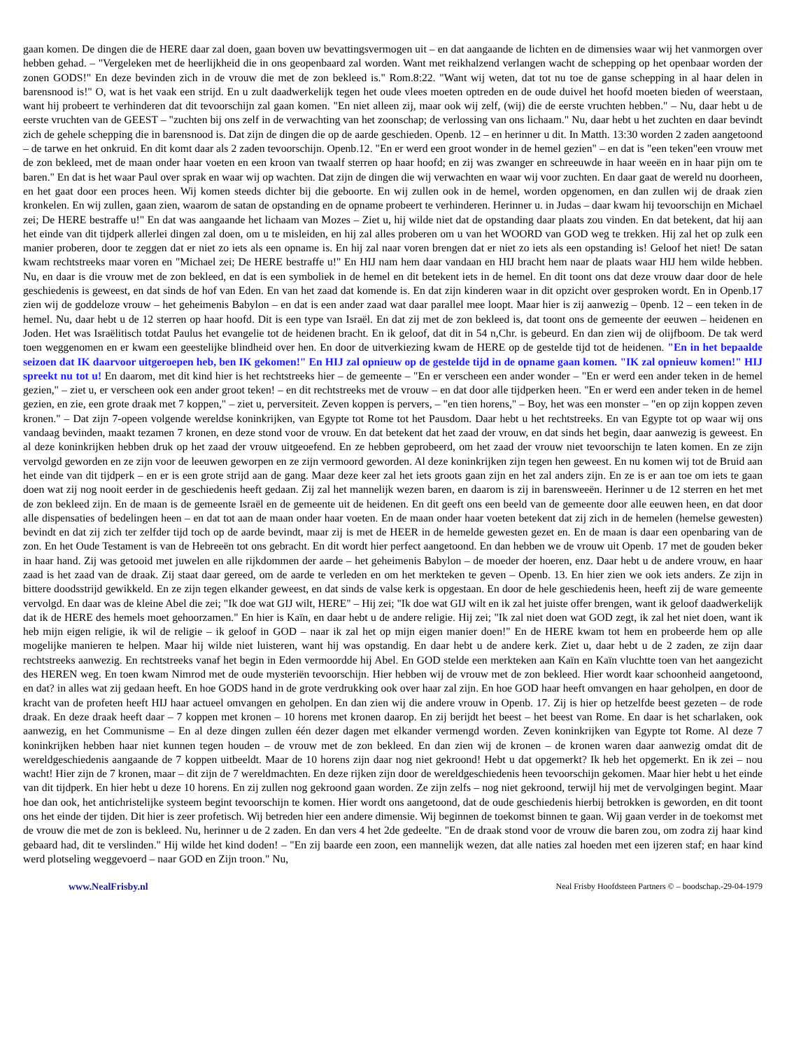gaan komen. De dingen die de HERE daar zal doen, gaan boven uw bevattingsvermogen uit – en dat aangaande de lichten en de dimensies waar wij het vanmorgen over hebben gehad. – "Vergeleken met de heerlijkheid die in ons geopenbaard zal worden. Want met reikhalzend verlangen wacht de schepping op het openbaar worden der zonen GODS!" En deze bevinden zich in de vrouw die met de zon bekleed is." Rom.8:22. "Want wij weten, dat tot nu toe de ganse schepping in al haar delen in barensnood is!" O, wat is het vaak een strijd. En u zult daadwerkelijk tegen het oude vlees moeten optreden en de oude duivel het hoofd moeten bieden of weerstaan, want hij probeert te verhinderen dat dit tevoorschijn zal gaan komen. "En niet alleen zij, maar ook wij zelf, (wij) die de eerste vruchten hebben." – Nu, daar hebt u de eerste vruchten van de GEEST – "zuchten bij ons zelf in de verwachting van het zoonschap; de verlossing van ons lichaam." Nu, daar hebt u het zuchten en daar bevindt zich de gehele schepping die in barensnood is. Dat zijn de dingen die op de aarde geschieden. Openb. 12 – en herinner u dit. In Matth. 13:30 worden 2 zaden aangetoond – de tarwe en het onkruid. En dit komt daar als 2 zaden tevoorschijn. Openb.12. "En er werd een groot wonder in de hemel gezien" – en dat is "een teken"een vrouw met de zon bekleed, met de maan onder haar voeten en een kroon van twaalf sterren op haar hoofd; en zij was zwanger en schreeuwde in haar weeën en in haar pijn om te baren." En dat is het waar Paul over sprak en waar wij op wachten. Dat zijn de dingen die wij verwachten en waar wij voor zuchten. En daar gaat de wereld nu doorheen, en het gaat door een proces heen. Wij komen steeds dichter bij die geboorte. En wij zullen ook in de hemel, worden opgenomen, en dan zullen wij de draak zien kronkelen. En wij zullen, gaan zien, waarom de satan de opstanding en de opname probeert te verhinderen. Herinner u. in Judas – daar kwam hij tevoorschijn en Michael zei; De HERE bestraffe u!" En dat was aangaande het lichaam van Mozes – Ziet u, hij wilde niet dat de opstanding daar plaats zou vinden. En dat betekent, dat hij aan het einde van dit tijdperk allerlei dingen zal doen, om u te misleiden, en hij zal alles proberen om u van het WOORD van GOD weg te trekken. Hij zal het op zulk een manier proberen, door te zeggen dat er niet zo iets als een opname is. En hij zal naar voren brengen dat er niet zo iets als een opstanding is! Geloof het niet! De satan kwam rechtstreeks maar voren en "Michael zei; De HERE bestraffe u!" En HIJ nam hem daar vandaan en HIJ bracht hem naar de plaats waar HIJ hem wilde hebben. Nu, en daar is die vrouw met de zon bekleed, en dat is een symboliek in de hemel en dit betekent iets in de hemel. En dit toont ons dat deze vrouw daar door de hele geschiedenis is geweest, en dat sinds de hof van Eden. En van het zaad dat komende is. En dat zijn kinderen waar in dit opzicht over gesproken wordt. En in Openb.17 zien wij de goddeloze vrouw – het geheimenis Babylon – en dat is een ander zaad wat daar parallel mee loopt. Maar hier is zij aanwezig – 0penb. 12 – een teken in de hemel. Nu, daar hebt u de 12 sterren op haar hoofd. Dit is een type van Israël. En dat zij met de zon bekleed is, dat toont ons de gemeente der eeuwen – heidenen en Joden. Het was Israëlitisch totdat Paulus het evangelie tot de heidenen bracht. En ik geloof, dat dit in 54 n,Chr. is gebeurd. En dan zien wij de olijfboom. De tak werd toen weggenomen en er kwam een geestelijke blindheid over hen. En door de uitverkiezing kwam de HERE op de gestelde tijd tot de heidenen. "En in het bepaalde seizoen dat IK daarvoor uitgeroepen heb, ben IK gekomen!" En HIJ zal opnieuw op de gestelde tijd in de opname gaan komen. "IK zal opnieuw komen!" HIJ spreekt nu tot u! En daarom, met dit kind hier is het rechtstreeks hier – de gemeente – "En er verscheen een ander wonder – "En er werd een ander teken in de hemel gezien," – ziet u, er verscheen ook een ander groot teken! – en dit rechtstreeks met de vrouw – en dat door alle tijdperken heen. "En er werd een ander teken in de hemel gezien, en zie, een grote draak met 7 koppen," – ziet u, perversiteit. Zeven koppen is pervers, – "en tien horens," – Boy, het was een monster – "en op zijn koppen zeven kronen." – Dat zijn 7-opeen volgende wereldse koninkrijken, van Egypte tot Rome tot het Pausdom. Daar hebt u het rechtstreeks. En van Egypte tot op waar wij ons vandaag bevinden, maakt tezamen 7 kronen, en deze stond voor de vrouw. En dat betekent dat het zaad der vrouw, en dat sinds het begin, daar aanwezig is geweest. En al deze koninkrijken hebben druk op het zaad der vrouw uitgeoefend. En ze hebben geprobeerd, om het zaad der vrouw niet tevoorschijn te laten komen. En ze zijn vervolgd geworden en ze zijn voor de leeuwen geworpen en ze zijn vermoord geworden. Al deze koninkrijken zijn tegen hen geweest. En nu komen wij tot de Bruid aan het einde van dit tijdperk – en er is een grote strijd aan de gang. Maar deze keer zal het iets groots gaan zijn en het zal anders zijn. En ze is er aan toe om iets te gaan doen wat zij nog nooit eerder in de geschiedenis heeft gedaan. Zij zal het mannelijk wezen baren, en daarom is zij in barensweeën. Herinner u de 12 sterren en het met de zon bekleed zijn. En de maan is de gemeente Israël en de gemeente uit de heidenen. En dit geeft ons een beeld van de gemeente door alle eeuwen heen, en dat door alle dispensaties of bedelingen heen – en dat tot aan de maan onder haar voeten. En de maan onder haar voeten betekent dat zij zich in de hemelen (hemelse gewesten) bevindt en dat zij zich ter zelfder tijd toch op de aarde bevindt, maar zij is met de HEER in de hemelde gewesten gezet en. En de maan is daar een openbaring van de zon. En het Oude Testament is van de Hebreeën tot ons gebracht. En dit wordt hier perfect aangetoond. En dan hebben we de vrouw uit Openb. 17 met de gouden beker in haar hand. Zij was getooid met juwelen en alle rijkdommen der aarde – het geheimenis Babylon – de moeder der hoeren, enz. Daar hebt u de andere vrouw, en haar zaad is het zaad van de draak. Zij staat daar gereed, om de aarde te verleden en om het merkteken te geven – Openb. 13. En hier zien we ook iets anders. Ze zijn in bittere doodsstrijd gewikkeld. En ze zijn tegen elkander geweest, en dat sinds de valse kerk is opgestaan. En door de hele geschiedenis heen, heeft zij de ware gemeente vervolgd. En daar was de kleine Abel die zei; "Ik doe wat GIJ wilt, HERE" – Hij zei; "Ik doe wat GIJ wilt en ik zal het juiste offer brengen, want ik geloof daadwerkelijk dat ik de HERE des hemels moet gehoorzamen." En hier is Kaïn, en daar hebt u de andere religie. Hij zei; "Ik zal niet doen wat GOD zegt, ik zal het niet doen, want ik heb mijn eigen religie, ik wil de religie – ik geloof in GOD – naar ik zal het op mijn eigen manier doen!" En de HERE kwam tot hem en probeerde hem op alle mogelijke manieren te helpen. Maar hij wilde niet luisteren, want hij was opstandig. En daar hebt u de andere kerk. Ziet u, daar hebt u de 2 zaden, ze zijn daar rechtstreeks aanwezig. En rechtstreeks vanaf het begin in Eden vermoordde hij Abel. En GOD stelde een merkteken aan Kaïn en Kaïn vluchtte toen van het aangezicht des HEREN weg. En toen kwam Nimrod met de oude mysteriën tevoorschijn. Hier hebben wij de vrouw met de zon bekleed. Hier wordt kaar schoonheid aangetoond, en dat? in alles wat zij gedaan heeft. En hoe GODS hand in de grote verdrukking ook over haar zal zijn. En hoe GOD haar heeft omvangen en haar geholpen, en door de kracht van de profeten heeft HIJ haar actueel omvangen en geholpen. En dan zien wij die andere vrouw in Openb. 17. Zij is hier op hetzelfde beest gezeten – de rode draak. En deze draak heeft daar – 7 koppen met kronen – 10 horens met kronen daarop. En zij berijdt het beest – het beest van Rome. En daar is het scharlaken, ook aanwezig, en het Communisme – En al deze dingen zullen één dezer dagen met elkander vermengd worden. Zeven koninkrijken van Egypte tot Rome. Al deze 7 koninkrijken hebben haar niet kunnen tegen houden – de vrouw met de zon bekleed. En dan zien wij de kronen – de kronen waren daar aanwezig omdat dit de wereldgeschiedenis aangaande de 7 koppen uitbeeldt. Maar de 10 horens zijn daar nog niet gekroond! Hebt u dat opgemerkt? Ik heb het opgemerkt. En ik zei – nou wacht! Hier zijn de 7 kronen, maar – dit zijn de 7 wereldmachten. En deze rijken zijn door de wereldgeschiedenis heen tevoorschijn gekomen. Maar hier hebt u het einde van dit tijdperk. En hier hebt u deze 10 horens. En zij zullen nog gekroond gaan worden. Ze zijn zelfs – nog niet gekroond, terwijl hij met de vervolgingen begint. Maar hoe dan ook, het antichristelijke systeem begint tevoorschijn te komen. Hier wordt ons aangetoond, dat de oude geschiedenis hierbij betrokken is geworden, en dit toont ons het einde der tijden. Dit hier is zeer profetisch. Wij betreden hier een andere dimensie. Wij beginnen de toekomst binnen te gaan. Wij gaan verder in de toekomst met de vrouw die met de zon is bekleed. Nu, herinner u de 2 zaden. En dan vers 4 het 2de gedeelte. "En de draak stond voor de vrouw die baren zou, om zodra zij haar kind gebaard had, dit te verslinden." Hij wilde het kind doden! – "En zij baarde een zoon, een mannelijk wezen, dat alle naties zal hoeden met een ijzeren staf; en haar kind werd plotseling weggevoerd – naar GOD en Zijn troon." Nu,
www.NealFrisby.nl Neal Frisby Hoofdsteen Partners © – boodschap.-29-04-1979